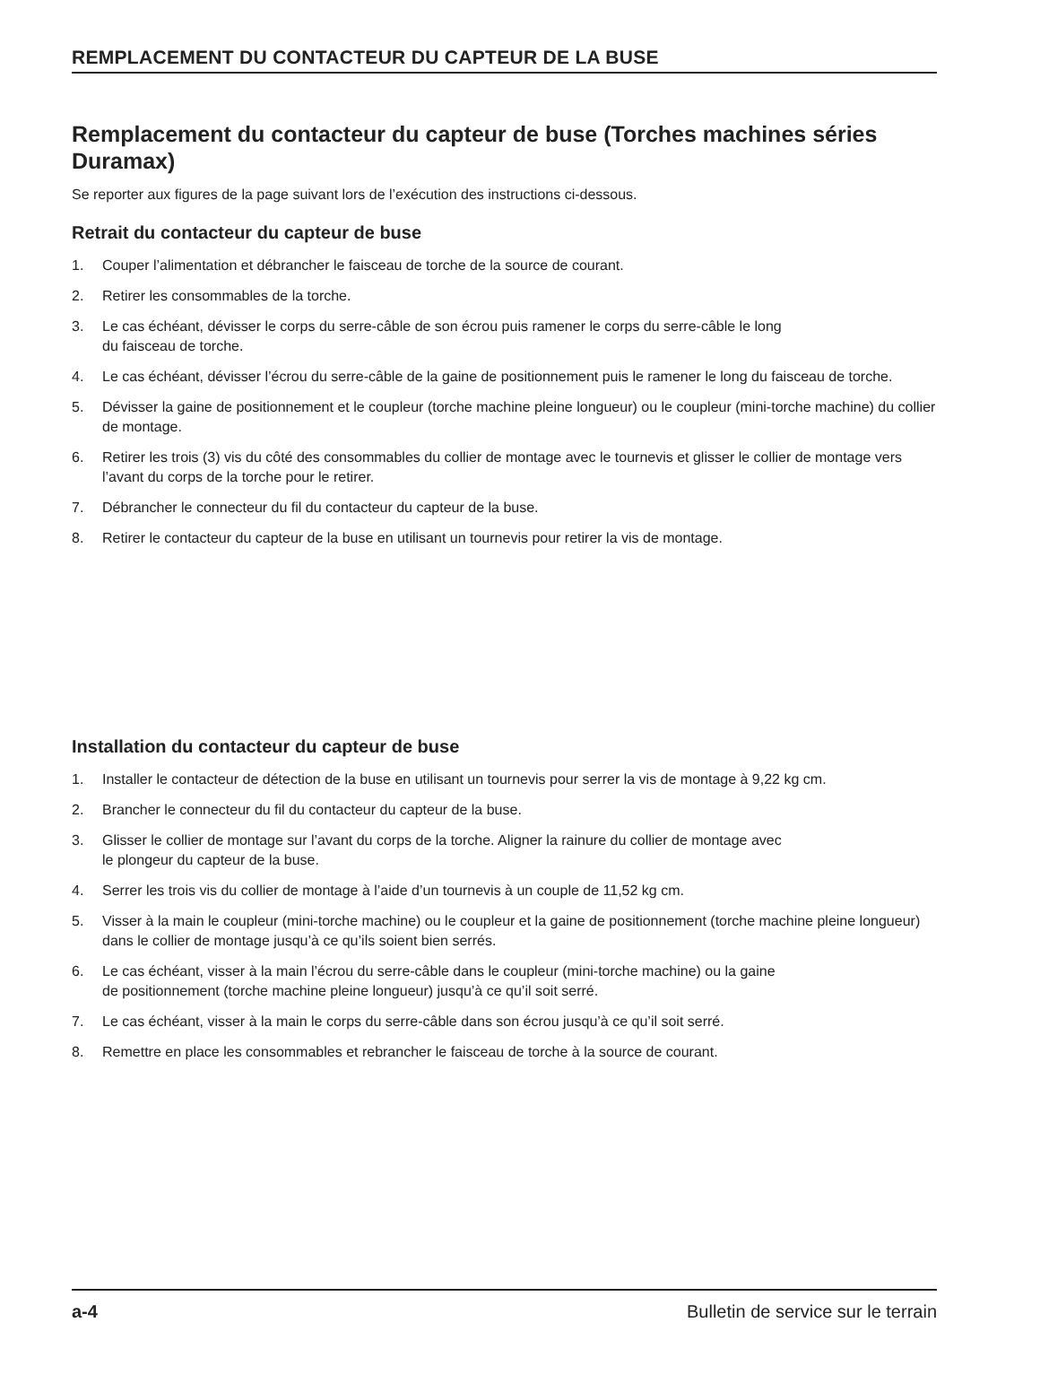REMPLACEMENT DU CONTACTEUR DU CAPTEUR DE LA BUSE
Remplacement du contacteur du capteur de buse (Torches machines séries Duramax)
Se reporter aux figures de la page suivant lors de l’exécution des instructions ci-dessous.
Retrait du contacteur du capteur de buse
1. Couper l’alimentation et débrancher le faisceau de torche de la source de courant.
2. Retirer les consommables de la torche.
3. Le cas échéant, dévisser le corps du serre-câble de son écrou puis ramener le corps du serre-câble le long
du faisceau de torche.
4. Le cas échéant, dévisser l’écrou du serre-câble de la gaine de positionnement puis le ramener le long du faisceau de torche.
5. Dévisser la gaine de positionnement et le coupleur (torche machine pleine longueur) ou le coupleur (mini-torche machine) du collier de montage.
6. Retirer les trois (3) vis du côté des consommables du collier de montage avec le tournevis et glisser le collier de montage vers l’avant du corps de la torche pour le retirer.
7. Débrancher le connecteur du fil du contacteur du capteur de la buse.
8. Retirer le contacteur du capteur de la buse en utilisant un tournevis pour retirer la vis de montage.
Installation du contacteur du capteur de buse
1. Installer le contacteur de détection de la buse en utilisant un tournevis pour serrer la vis de montage à 9,22 kg cm.
2. Brancher le connecteur du fil du contacteur du capteur de la buse.
3. Glisser le collier de montage sur l’avant du corps de la torche. Aligner la rainure du collier de montage avec
le plongeur du capteur de la buse.
4. Serrer les trois vis du collier de montage à l’aide d’un tournevis à un couple de 11,52 kg cm.
5. Visser à la main le coupleur (mini-torche machine) ou le coupleur et la gaine de positionnement (torche machine pleine longueur) dans le collier de montage jusqu’à ce qu’ils soient bien serrés.
6. Le cas échéant, visser à la main l’écrou du serre-câble dans le coupleur (mini-torche machine) ou la gaine
de positionnement (torche machine pleine longueur) jusqu’à ce qu’il soit serré.
7. Le cas échéant, visser à la main le corps du serre-câble dans son écrou jusqu’à ce qu’il soit serré.
8. Remettre en place les consommables et rebrancher le faisceau de torche à la source de courant.
a-4 Bulletin de service sur le terrain